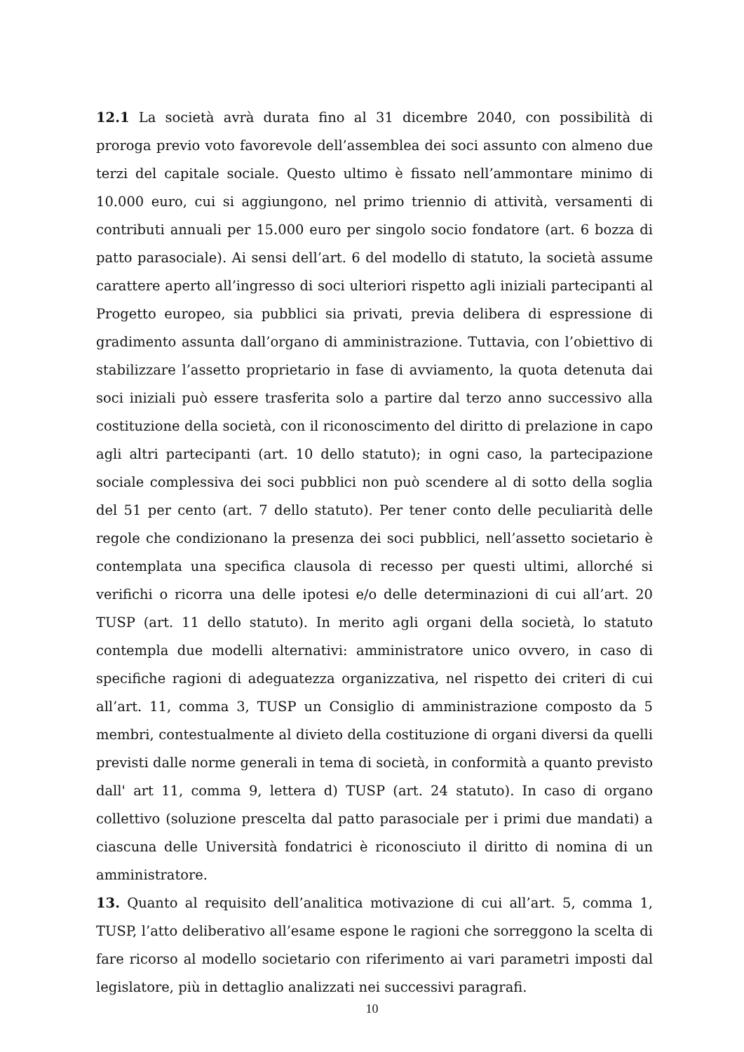12.1 La società avrà durata fino al 31 dicembre 2040, con possibilità di proroga previo voto favorevole dell’assemblea dei soci assunto con almeno due terzi del capitale sociale. Questo ultimo è fissato nell’ammontare minimo di 10.000 euro, cui si aggiungono, nel primo triennio di attività, versamenti di contributi annuali per 15.000 euro per singolo socio fondatore (art. 6 bozza di patto parasociale). Ai sensi dell’art. 6 del modello di statuto, la società assume carattere aperto all’ingresso di soci ulteriori rispetto agli iniziali partecipanti al Progetto europeo, sia pubblici sia privati, previa delibera di espressione di gradimento assunta dall’organo di amministrazione. Tuttavia, con l’obiettivo di stabilizzare l’assetto proprietario in fase di avviamento, la quota detenuta dai soci iniziali può essere trasferita solo a partire dal terzo anno successivo alla costituzione della società, con il riconoscimento del diritto di prelazione in capo agli altri partecipanti (art. 10 dello statuto); in ogni caso, la partecipazione sociale complessiva dei soci pubblici non può scendere al di sotto della soglia del 51 per cento (art. 7 dello statuto). Per tener conto delle peculiarità delle regole che condizionano la presenza dei soci pubblici, nell’assetto societario è contemplata una specifica clausola di recesso per questi ultimi, allorché si verifichi o ricorra una delle ipotesi e/o delle determinazioni di cui all’art. 20 TUSP (art. 11 dello statuto). In merito agli organi della società, lo statuto contempla due modelli alternativi: amministratore unico ovvero, in caso di specifiche ragioni di adeguatezza organizzativa, nel rispetto dei criteri di cui all’art. 11, comma 3, TUSP un Consiglio di amministrazione composto da 5 membri, contestualmente al divieto della costituzione di organi diversi da quelli previsti dalle norme generali in tema di società, in conformità a quanto previsto dall' art 11, comma 9, lettera d) TUSP (art. 24 statuto). In caso di organo collettivo (soluzione prescelta dal patto parasociale per i primi due mandati) a ciascuna delle Università fondatrici è riconosciuto il diritto di nomina di un amministratore.
13. Quanto al requisito dell’analitica motivazione di cui all’art. 5, comma 1, TUSP, l’atto deliberativo all’esame espone le ragioni che sorreggono la scelta di fare ricorso al modello societario con riferimento ai vari parametri imposti dal legislatore, più in dettaglio analizzati nei successivi paragrafi.
10